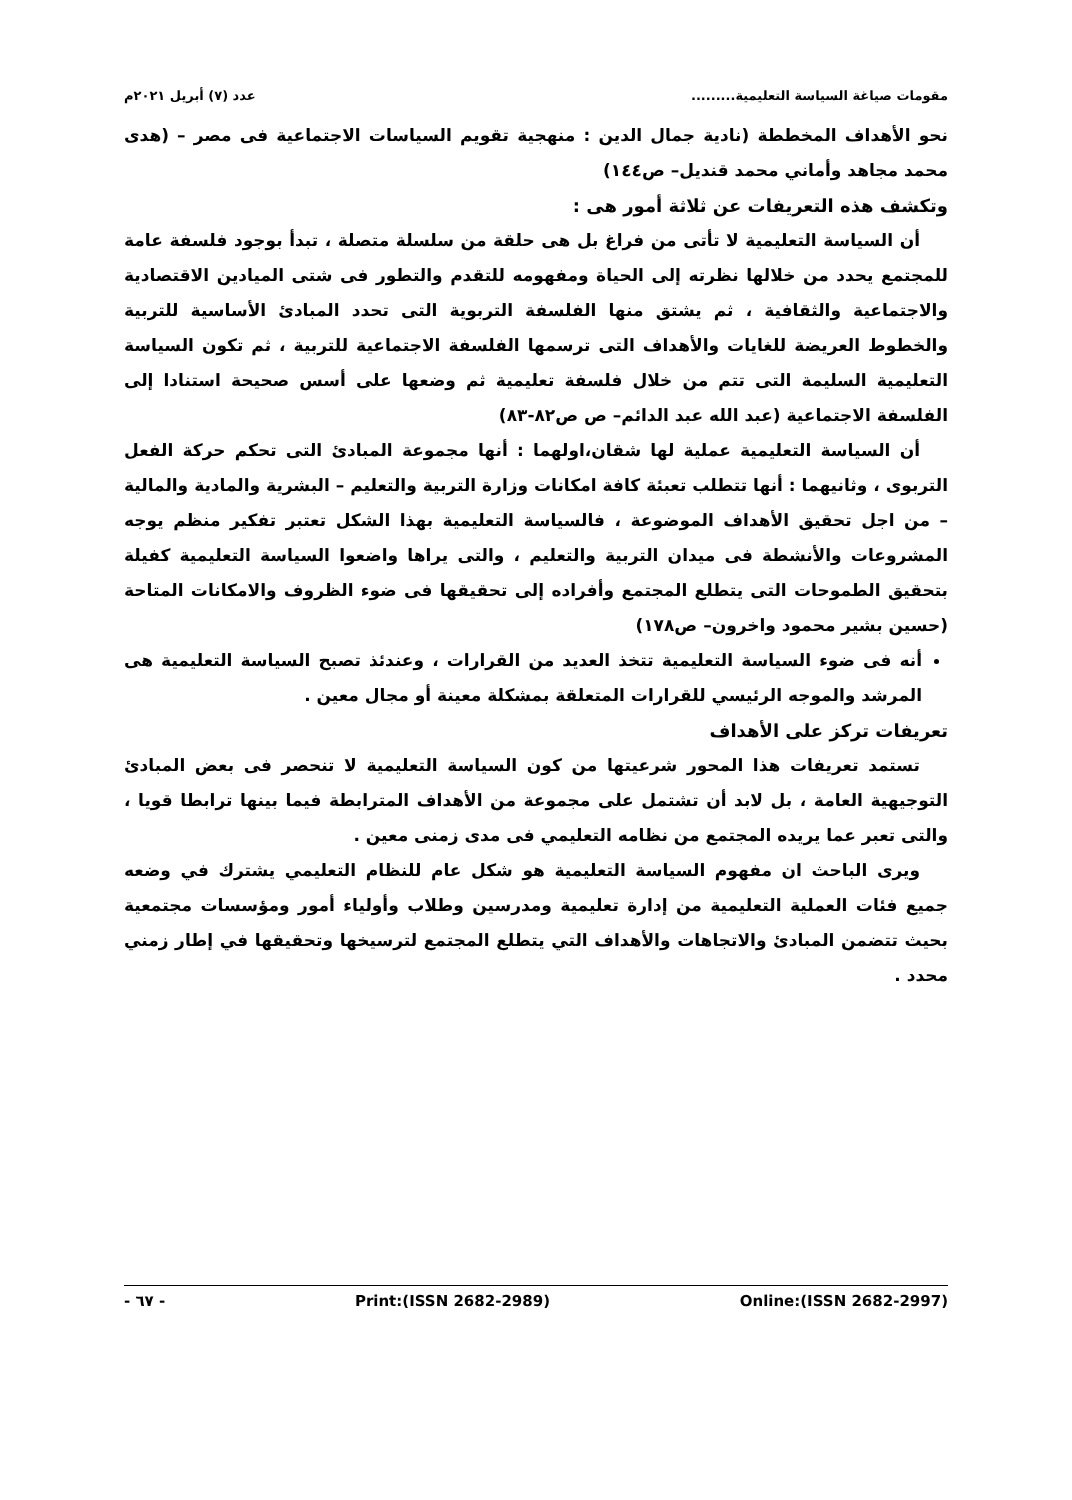مقومات صياغة السياسة التعليمية......... عدد (٧) أبريل ٢٠٢١م
نحو الأهداف المخططة (نادية جمال الدين : منهجية تقويم السياسات الاجتماعية فى مصر – (هدى محمد مجاهد وأماني محمد قنديل– ص١٤٤)
وتكشف هذه التعريفات عن ثلاثة أمور هى :
أن السياسة التعليمية لا تأتى من فراغ بل هى حلقة من سلسلة متصلة ، تبدأ بوجود فلسفة عامة للمجتمع يحدد من خلالها نظرته إلى الحياة ومفهومه للتقدم والتطور فى شتى الميادين الاقتصادية والاجتماعية والثقافية ، ثم يشتق منها الفلسفة التربوية التى تحدد المبادئ الأساسية للتربية والخطوط العريضة للغايات والأهداف التى ترسمها الفلسفة الاجتماعية للتربية ، ثم تكون السياسة التعليمية السليمة التى تتم من خلال فلسفة تعليمية ثم وضعها على أسس صحيحة استنادا إلى الفلسفة الاجتماعية (عبد الله عبد الدائم– ص ص٨٢-٨٣)
أن السياسة التعليمية عملية لها شقان،اولهما : أنها مجموعة المبادئ التى تحكم حركة الفعل التربوى ، وثانيهما : أنها تتطلب تعبئة كافة امكانات وزارة التربية والتعليم – البشرية والمادية والمالية – من اجل تحقيق الأهداف الموضوعة ، فالسياسة التعليمية بهذا الشكل تعتبر تفكير منظم يوجه المشروعات والأنشطة فى ميدان التربية والتعليم ، والتى يراها واضعوا السياسة التعليمية كفيلة بتحقيق الطموحات التى يتطلع المجتمع وأفراده إلى تحقيقها فى ضوء الظروف والامكانات المتاحة (حسين بشير محمود واخرون– ص١٧٨)
أنه فى ضوء السياسة التعليمية تتخذ العديد من القرارات ، وعندئذ تصبح السياسة التعليمية هى المرشد والموجه الرئيسي للقرارات المتعلقة بمشكلة معينة أو مجال معين .
تعريفات تركز على الأهداف
تستمد تعريفات هذا المحور شرعيتها من كون السياسة التعليمية لا تنحصر فى بعض المبادئ التوجيهية العامة ، بل لابد أن تشتمل على مجموعة من الأهداف المترابطة فيما بينها ترابطا قويا ، والتى تعبر عما يريده المجتمع من نظامه التعليمي فى مدى زمنى معين .
ويرى الباحث ان مفهوم السياسة التعليمية هو شكل عام للنظام التعليمي يشترك في وضعه جميع فئات العملية التعليمية من إدارة تعليمية ومدرسين وطلاب وأولياء أمور ومؤسسات مجتمعية بحيث تتضمن المبادئ والاتجاهات والأهداف التي يتطلع المجتمع لترسيخها وتحقيقها في إطار زمني محدد .
- ٦٧ - Print:(ISSN 2682-2989) Online:(ISSN 2682-2997)